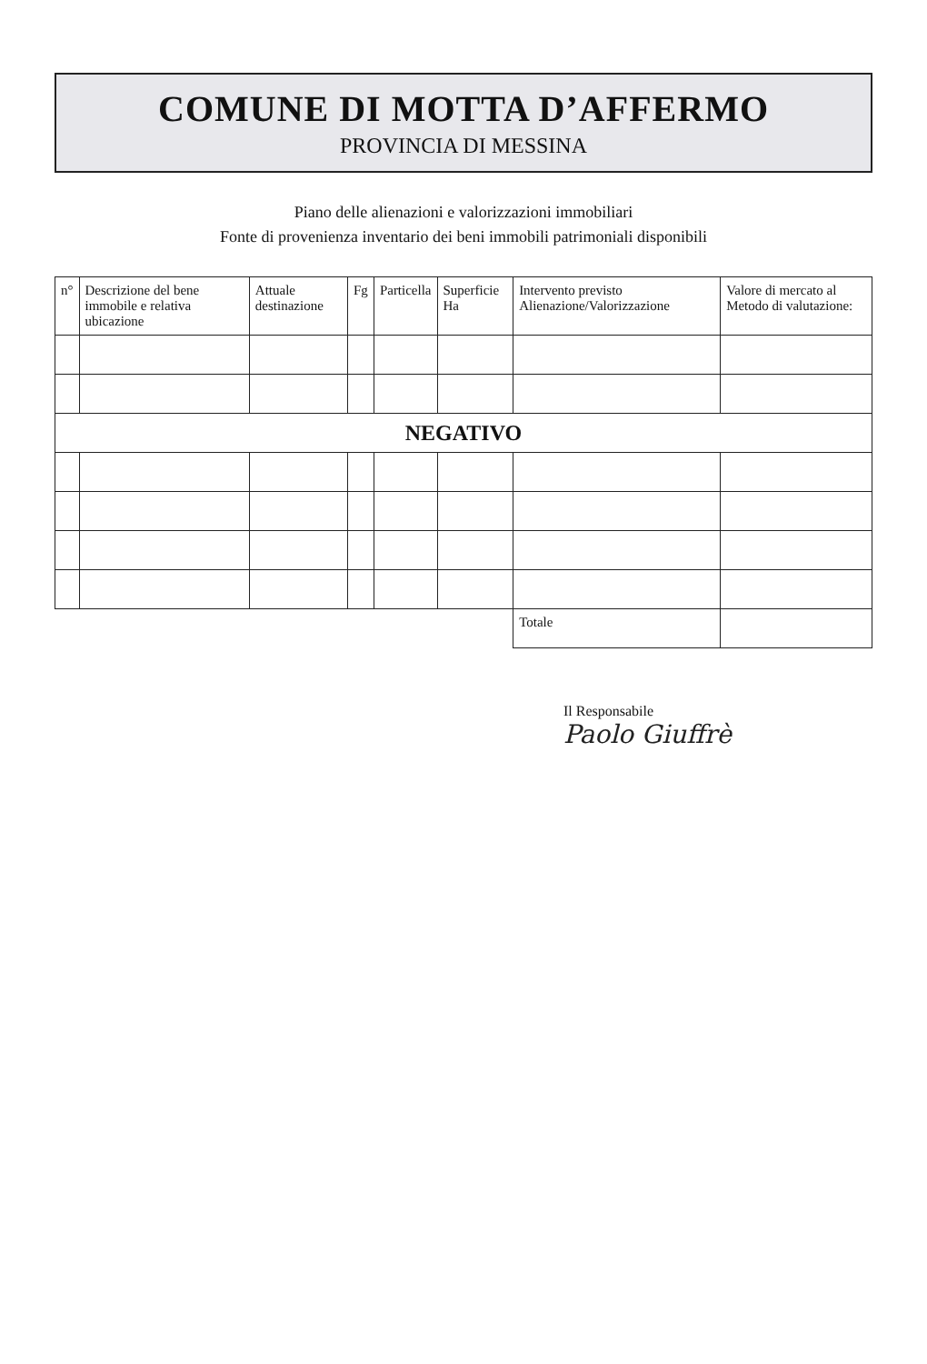COMUNE DI MOTTA D’AFFERMO
PROVINCIA DI MESSINA
Piano delle alienazioni e valorizzazioni immobiliari
Fonte di provenienza inventario dei beni immobili patrimoniali disponibili
| n° | Descrizione del bene immobile e relativa ubicazione | Attuale destinazione | Fg | Particella | Superficie Ha | Intervento previsto Alienazione/Valorizzazione | Valore di mercato al Metodo di valutazione: |
| --- | --- | --- | --- | --- | --- | --- | --- |
| NEGATIVO | | | | | | | |
| | | | | | | Totale | |
Il Responsabile
Paolo Giuffrè